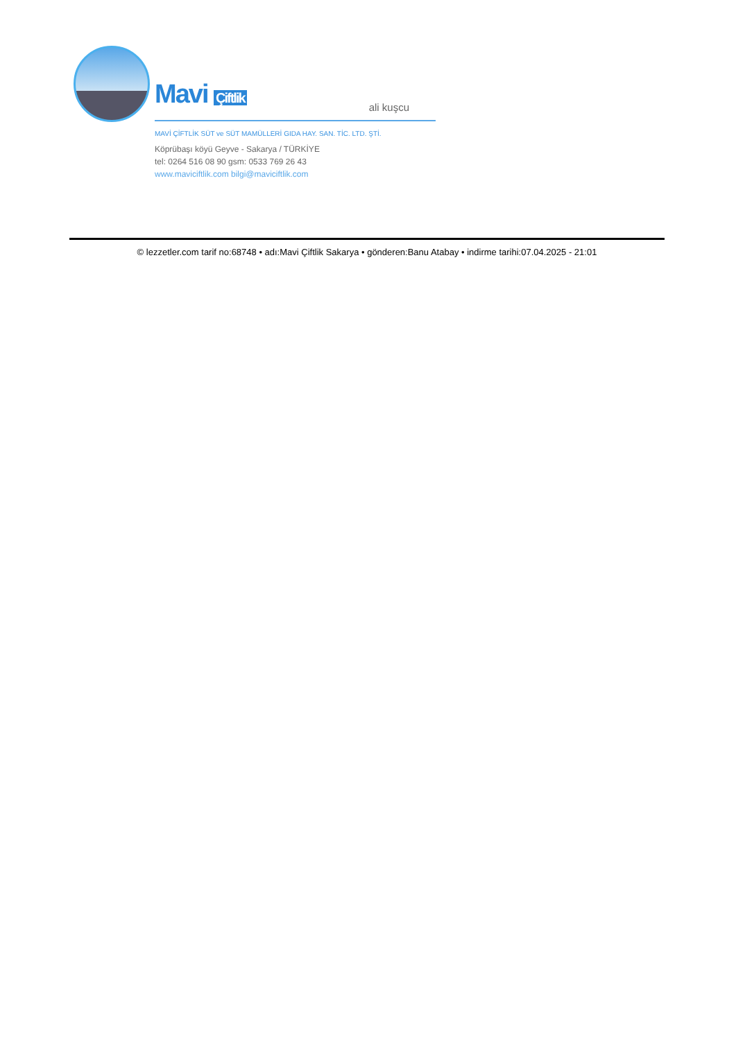Mavi Çiftlik
MAVİ ÇİFTLİK SÜT ve SÜT MAMÜLLERİ GIDA HAY. SAN. TİC. LTD. ŞTİ.
Köprübaşı köyü Geyve - Sakarya / TÜRKİYE
tel: 0264 516 08 90 gsm: 0533 769 26 43
www.maviciftlik.com bilgi@maviciftlik.com
ali kuşcu
© lezzetler.com tarif no:68748 • adı:Mavi Çiftlik Sakarya • gönderen:Banu Atabay • indirme tarihi:07.04.2025 - 21:01